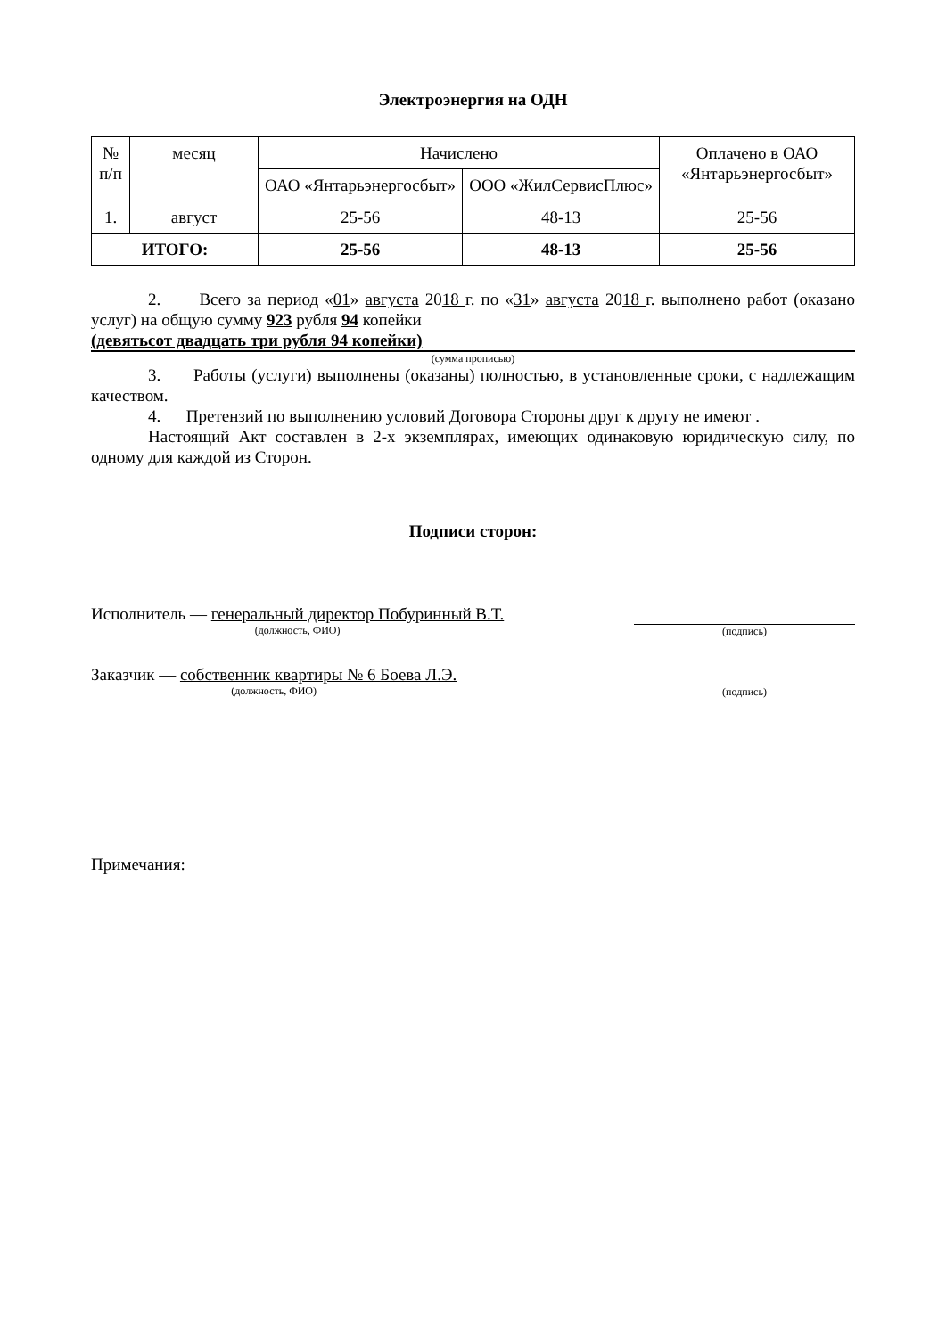Электроэнергия на ОДН
| № п/п | месяц | Начислено | | Оплачено в ОАО «Янтарьэнергосбыт» |
| --- | --- | --- | --- | --- |
| | | ОАО «Янтарьэнергосбыт» | ООО «ЖилСервисПлюс» | |
| 1. | август | 25-56 | 48-13 | 25-56 |
| ИТОГО: | | 25-56 | 48-13 | 25-56 |
2. Всего за период «01» августа 2018 г. по «31» августа 2018 г. выполнено работ (оказано услуг) на общую сумму 923 рубля 94 копейки
(девятьсот двадцать три рубля 94 копейки)
(сумма прописью)
3. Работы (услуги) выполнены (оказаны) полностью, в установленные сроки, с надлежащим качеством.
4. Претензий по выполнению условий Договора Стороны друг к другу не имеют .
Настоящий Акт составлен в 2-х экземплярах, имеющих одинаковую юридическую силу, по одному для каждой из Сторон.
Подписи сторон:
Исполнитель — генеральный директор Побуринный В.Т.
(должность, ФИО)
(подпись)
Заказчик — собственник квартиры № 6 Боева Л.Э.
(должность, ФИО)
(подпись)
Примечания: